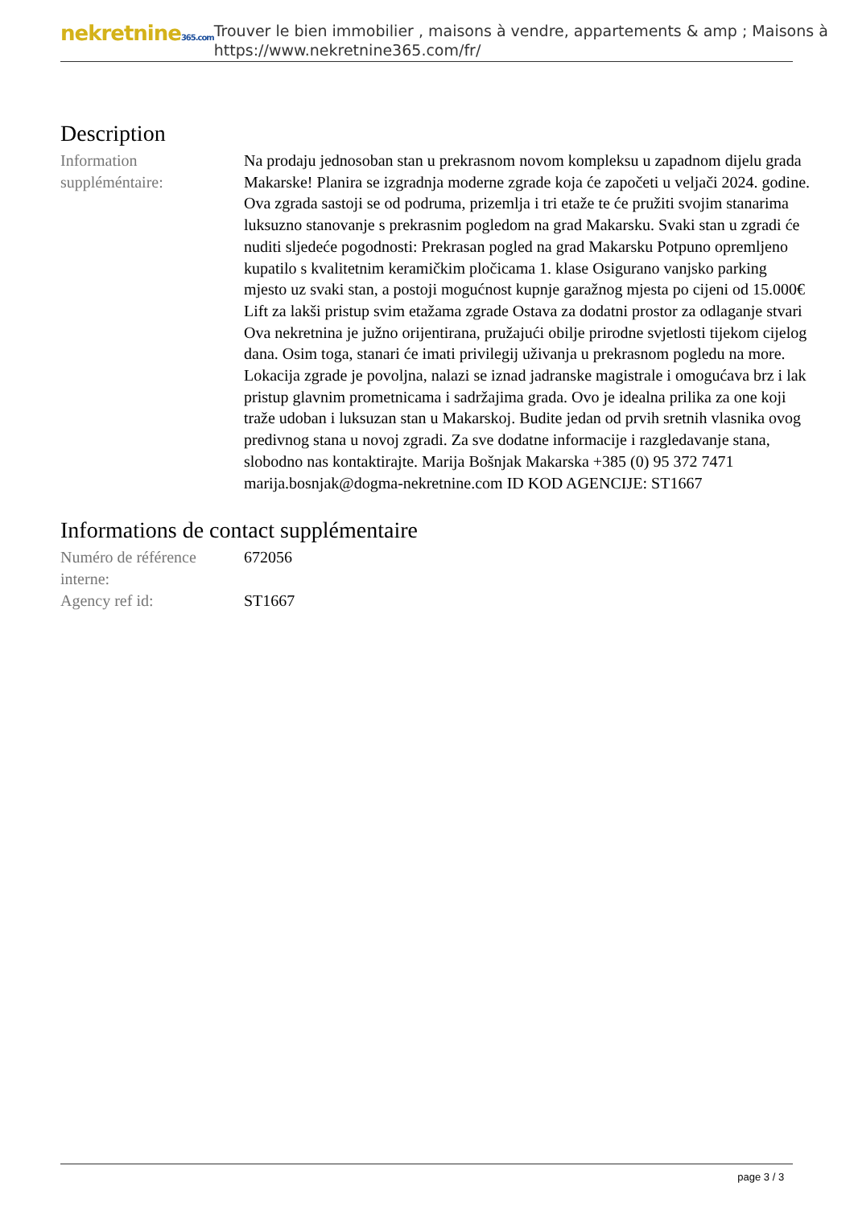nekretnine365.com
Trouver le bien immobilier , maisons à vendre, appartements & amp ; Maisons à
https://www.nekretnine365.com/fr/
Description
| Information suppléméntaire: | Na prodaju jednosoban stan u prekrasnom novom kompleksu u zapadnom dijelu grada Makarske! Planira se izgradnja moderne zgrade koja će započeti u veljači 2024. godine. Ova zgrada sastoji se od podruma, prizemlja i tri etaže te će pružiti svojim stanarima luksuzno stanovanje s prekrasnim pogledom na grad Makarsku. Svaki stan u zgradi će nuditi sljedeće pogodnosti: Prekrasan pogled na grad Makarsku Potpuno opremljeno kupatilo s kvalitetnim keramičkim pločicama 1. klase Osigurano vanjsko parking mjesto uz svaki stan, a postoji mogućnost kupnje garažnog mjesta po cijeni od 15.000€ Lift za lakši pristup svim etažama zgrade Ostava za dodatni prostor za odlaganje stvari Ova nekretnina je južno orijentirana, pružajući obilje prirodne svjetlosti tijekom cijelog dana. Osim toga, stanari će imati privilegij uživanja u prekrasnom pogledu na more. Lokacija zgrade je povoljna, nalazi se iznad jadranske magistrale i omogućava brz i lak pristup glavnim prometnicama i sadržajima grada. Ovo je idealna prilika za one koji traže udoban i luksuzan stan u Makarskoj. Budite jedan od prvih sretnih vlasnika ovog predivnog stana u novoj zgradi. Za sve dodatne informacije i razgledavanje stana, slobodno nas kontaktirajte. Marija Bošnjak Makarska +385 (0) 95 372 7471 marija.bosnjak@dogma-nekretnine.com ID KOD AGENCIJE: ST1667 |
Informations de contact supplémentaire
| Numéro de référence interne: | 672056 |
| Agency ref id: | ST1667 |
page 3 / 3